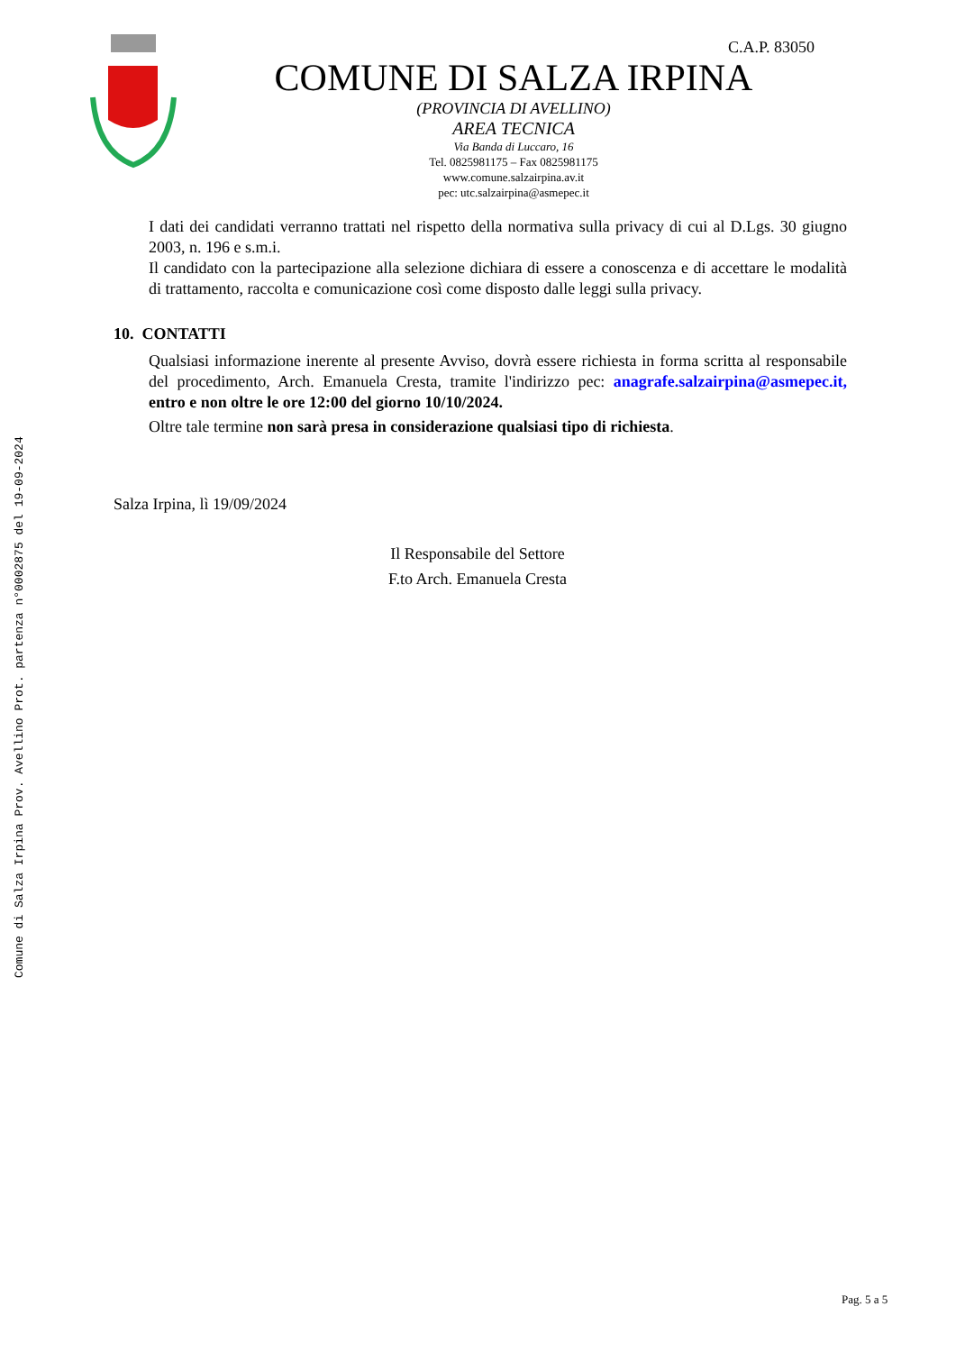Comune di Salza Irpina Prov. Avellino Prot. partenza n°0002875 del 19-09-2024
C.A.P. 83050
COMUNE DI SALZA IRPINA
(PROVINCIA DI AVELLINO)
AREA TECNICA
Via Banda di Luccaro, 16
Tel. 0825981175 – Fax 0825981175
www.comune.salzairpina.av.it
pec: utc.salzairpina@asmepec.it
I dati dei candidati verranno trattati nel rispetto della normativa sulla privacy di cui al D.Lgs. 30 giugno 2003, n. 196 e s.m.i.
Il candidato con la partecipazione alla selezione dichiara di essere a conoscenza e di accettare le modalità di trattamento, raccolta e comunicazione così come disposto dalle leggi sulla privacy.
10. CONTATTI
Qualsiasi informazione inerente al presente Avviso, dovrà essere richiesta in forma scritta al responsabile del procedimento, Arch. Emanuela Cresta, tramite l'indirizzo pec: anagrafe.salzairpina@asmepec.it, entro e non oltre le ore 12:00 del giorno 10/10/2024.
Oltre tale termine non sarà presa in considerazione qualsiasi tipo di richiesta.
Salza Irpina, lì 19/09/2024
Il Responsabile del Settore
F.to Arch. Emanuela Cresta
Pag. 5 a 5